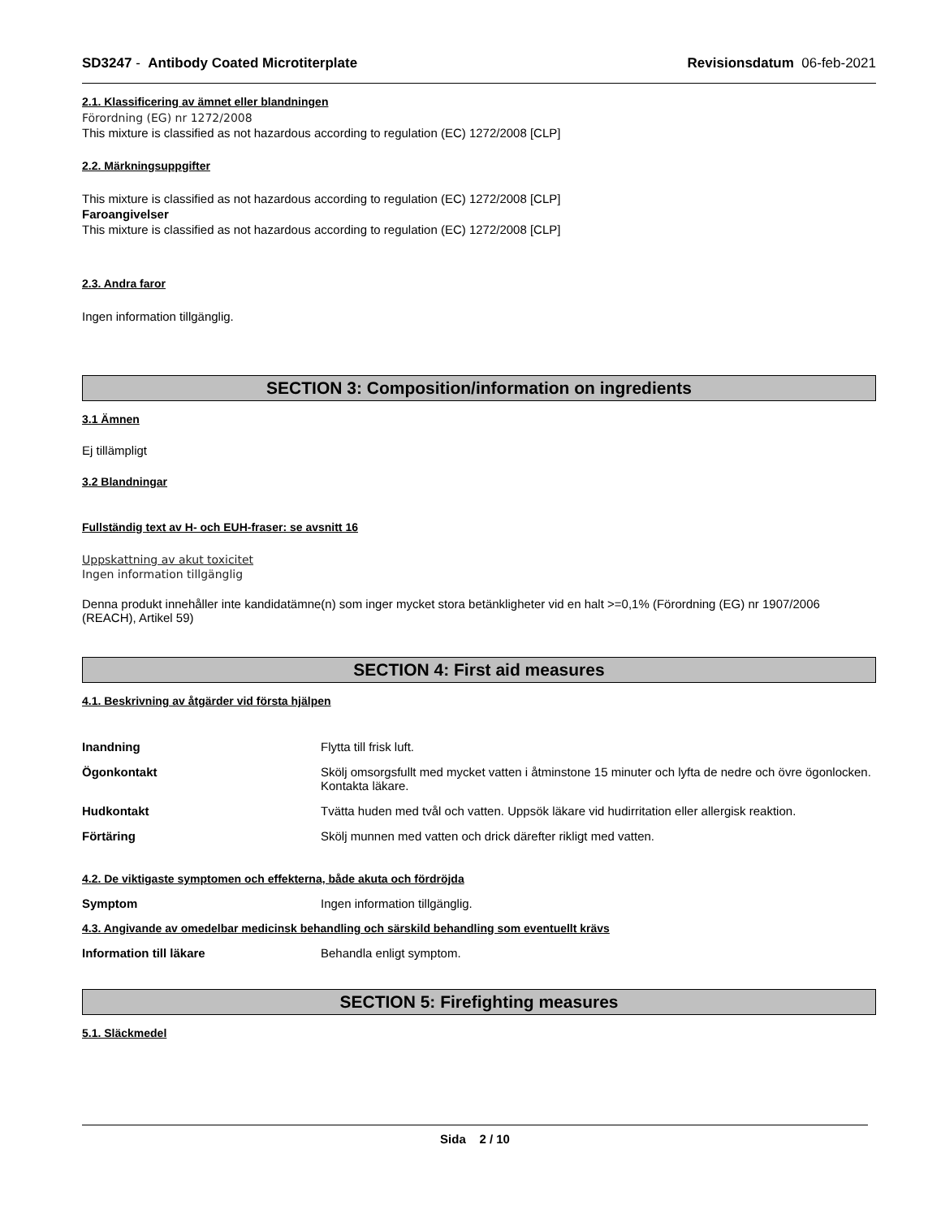SD3247 - Antibody Coated Microtiterplate Revisionsdatum 06-feb-2021
2.1. Klassificering av ämnet eller blandningen
Förordning (EG) nr 1272/2008
This mixture is classified as not hazardous according to regulation (EC) 1272/2008 [CLP]
2.2. Märkningsuppgifter
This mixture is classified as not hazardous according to regulation (EC) 1272/2008 [CLP]
Faroangivelser
This mixture is classified as not hazardous according to regulation (EC) 1272/2008 [CLP]
2.3. Andra faror
Ingen information tillgänglig.
SECTION 3: Composition/information on ingredients
3.1 Ämnen
Ej tillämpligt
3.2 Blandningar
Fullständig text av H- och EUH-fraser: se avsnitt 16
Uppskattning av akut toxicitet
Ingen information tillgänglig
Denna produkt innehåller inte kandidatämne(n) som inger mycket stora betänkligheter vid en halt >=0,1% (Förordning (EG) nr 1907/2006 (REACH), Artikel 59)
SECTION 4: First aid measures
4.1. Beskrivning av åtgärder vid första hjälpen
Inandning Flytta till frisk luft.
Ögonkontakt Skölj omsorgsfullt med mycket vatten i åtminstone 15 minuter och lyfta de nedre och övre ögonlocken. Kontakta läkare.
Hudkontakt Tvätta huden med tvål och vatten. Uppsök läkare vid hudirritation eller allergisk reaktion.
Förtäring Skölj munnen med vatten och drick därefter rikligt med vatten.
4.2. De viktigaste symptomen och effekterna, både akuta och fördröjda
Symptom Ingen information tillgänglig.
4.3. Angivande av omedelbar medicinsk behandling och särskild behandling som eventuellt krävs
Information till läkare Behandla enligt symptom.
SECTION 5: Firefighting measures
5.1. Släckmedel
Sida 2 / 10